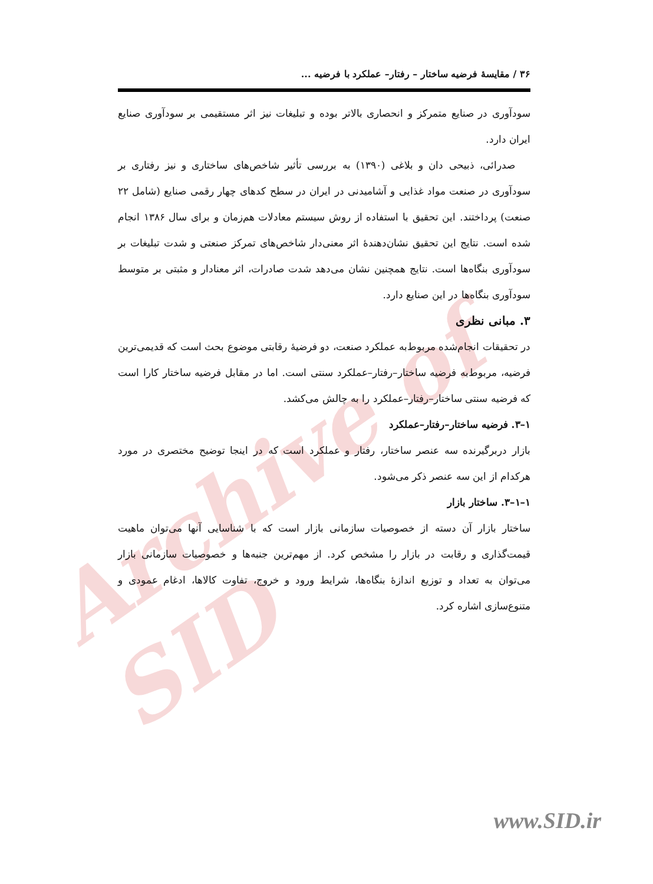Archive of SID
۳۶ / مقایسهٔ فرضیه ساختار – رفتار– عملکرد با فرضیه ...
سودآوری در صنایع متمرکز و انحصاری بالاتر بوده و تبلیغات نیز اثر مستقیمی بر سودآوری صنایع ایران دارد.
صدرائی، ذبیحی دان و بلاغی (۱۳۹۰) به بررسی تأثیر شاخص‌های ساختاری و نیز رفتاری بر سودآوری در صنعت مواد غذایی و آشامیدنی در ایران در سطح کدهای چهار رقمی صنایع (شامل ۲۲ صنعت) پرداختند. این تحقیق با استفاده از روش سیستم معادلات هم‌زمان و برای سال ۱۳۸۶ انجام شده است. نتایج این تحقیق نشان‌دهندهٔ اثر معنی‌دار شاخص‌های تمرکز صنعتی و شدت تبلیغات بر سودآوری بنگاه‌ها است. نتایج همچنین نشان می‌دهد شدت صادرات، اثر معنادار و مثبتی بر متوسط سودآوری بنگاه‌ها در این صنایع دارد.
۳. مبانی نظری
در تحقیقات انجام‌شده مربوط‌به عملکرد صنعت، دو فرضیهٔ رقابتی موضوع بحث است که قدیمی‌ترین فرضیه، مربوط‌به فرضیه ساختار–رفتار–عملکرد سنتی است. اما در مقابل فرضیه ساختار کارا است که فرضیه سنتی ساختار–رفتار–عملکرد را به چالش می‌کشد.
۱–۳. فرضیه ساختار–رفتار–عملکرد
بازار دربرگیرنده سه عنصر ساختار، رفتار و عملکرد است که در اینجا توضیح مختصری در مورد هرکدام از این سه عنصر ذکر می‌شود.
۱–۱–۳. ساختار بازار
ساختار بازار آن دسته از خصوصیات سازمانی بازار است که با شناسایی آنها می‌توان ماهیت قیمت‌گذاری و رقابت در بازار را مشخص کرد. از مهم‌ترین جنبه‌ها و خصوصیات سازمانی بازار می‌توان به تعداد و توزیع اندازهٔ بنگاه‌ها، شرایط ورود و خروج، تفاوت کالاها، ادغام عمودی و متنوع‌سازی اشاره کرد.
www.SID.ir